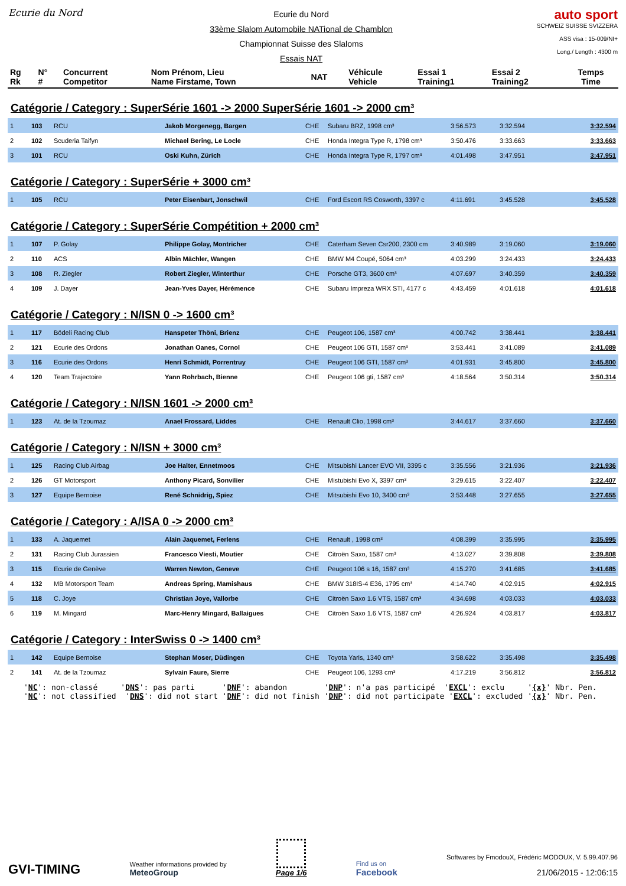Ecurie du Nord
Ecurie du Nord
33ème Slalom Automobile NATional de Chamblon
Championnat Suisse des Slaloms
Essais NAT
auto sport
SCHWEIZ SUISSE SVIZZERA
ASS visa : 15-009/NI+
Long./ Length : 4300 m
| Rg Rk | N° # | Concurrent Competitor | Nom Prénom, Lieu Name Firstame, Town | NAT | Véhicule Vehicle | Essai 1 Training1 | Essai 2 Training2 | Temps Time |
Catégorie / Category : SuperSérie 1601 -> 2000 SuperSérie 1601 -> 2000 cm³
| 1 | 103 | RCU | Jakob Morgenegg, Bargen | CHE | Subaru BRZ, 1998 cm³ | 3:56.573 | 3:32.594 | 3:32.594 |
| 2 | 102 | Scuderia Taifyn | Michael Bering, Le Locle | CHE | Honda Integra Type R, 1798 cm³ | 3:50.476 | 3:33.663 | 3:33.663 |
| 3 | 101 | RCU | Oski Kuhn, Zürich | CHE | Honda Integra Type R, 1797 cm³ | 4:01.498 | 3:47.951 | 3:47.951 |
Catégorie / Category : SuperSérie + 3000 cm³
| 1 | 105 | RCU | Peter Eisenbart, Jonschwil | CHE | Ford Escort RS Cosworth, 3397 c | 4:11.691 | 3:45.528 | 3:45.528 |
Catégorie / Category : SuperSérie Compétition + 2000 cm³
| 1 | 107 | P. Golay | Philippe Golay, Montricher | CHE | Caterham Seven Csr200, 2300 cm | 3:40.989 | 3:19.060 | 3:19.060 |
| 2 | 110 | ACS | Albin Mächler, Wangen | CHE | BMW M4 Coupé, 5064 cm³ | 4:03.299 | 3:24.433 | 3:24.433 |
| 3 | 108 | R. Ziegler | Robert Ziegler, Winterthur | CHE | Porsche GT3, 3600 cm³ | 4:07.697 | 3:40.359 | 3:40.359 |
| 4 | 109 | J. Dayer | Jean-Yves Dayer, Hérémence | CHE | Subaru Impreza WRX STI, 4177 c | 4:43.459 | 4:01.618 | 4:01.618 |
Catégorie / Category : N/ISN 0 -> 1600 cm³
| 1 | 117 | Bödeli Racing Club | Hanspeter Thöni, Brienz | CHE | Peugeot 106, 1587 cm³ | 4:00.742 | 3:38.441 | 3:38.441 |
| 2 | 121 | Ecurie des Ordons | Jonathan Oanes, Cornol | CHE | Peugeot 106 GTI, 1587 cm³ | 3:53.441 | 3:41.089 | 3:41.089 |
| 3 | 116 | Ecurie des Ordons | Henri Schmidt, Porrentruy | CHE | Peugeot 106 GTI, 1587 cm³ | 4:01.931 | 3:45.800 | 3:45.800 |
| 4 | 120 | Team Trajectoire | Yann Rohrbach, Bienne | CHE | Peugeot 106 gti, 1587 cm³ | 4:18.564 | 3:50.314 | 3:50.314 |
Catégorie / Category : N/ISN 1601 -> 2000 cm³
| 1 | 123 | At. de la Tzoumaz | Anael Frossard, Liddes | CHE | Renault Clio, 1998 cm³ | 3:44.617 | 3:37.660 | 3:37.660 |
Catégorie / Category : N/ISN + 3000 cm³
| 1 | 125 | Racing Club Airbag | Joe Halter, Ennetmoos | CHE | Mitsubishi Lancer EVO VII, 3395 c | 3:35.556 | 3:21.936 | 3:21.936 |
| 2 | 126 | GT Motorsport | Anthony Picard, Sonvilier | CHE | Mistubishi Evo X, 3397 cm³ | 3:29.615 | 3:22.407 | 3:22.407 |
| 3 | 127 | Equipe Bernoise | René Schnidrig, Spiez | CHE | Mitsubishi Evo 10, 3400 cm³ | 3:53.448 | 3:27.655 | 3:27.655 |
Catégorie / Category : A/ISA 0 -> 2000 cm³
| 1 | 133 | A. Jaquemet | Alain Jaquemet, Ferlens | CHE | Renault , 1998 cm³ | 4:08.399 | 3:35.995 | 3:35.995 |
| 2 | 131 | Racing Club Jurassien | Francesco Viesti, Moutier | CHE | Citroën Saxo, 1587 cm³ | 4:13.027 | 3:39.808 | 3:39.808 |
| 3 | 115 | Ecurie de Genève | Warren Newton, Geneve | CHE | Peugeot 106 s 16, 1587 cm³ | 4:15.270 | 3:41.685 | 3:41.685 |
| 4 | 132 | MB Motorsport Team | Andreas Spring, Mamishaus | CHE | BMW 318IS-4 E36, 1795 cm³ | 4:14.740 | 4:02.915 | 4:02.915 |
| 5 | 118 | C. Joye | Christian Joye, Vallorbe | CHE | Citroën Saxo 1.6 VTS, 1587 cm³ | 4:34.698 | 4:03.033 | 4:03.033 |
| 6 | 119 | M. Mingard | Marc-Henry Mingard, Ballaigues | CHE | Citroën Saxo 1.6 VTS, 1587 cm³ | 4:26.924 | 4:03.817 | 4:03.817 |
Catégorie / Category : InterSwiss 0 -> 1400 cm³
| 1 | 142 | Equipe Bernoise | Stephan Moser, Düdingen | CHE | Toyota Yaris, 1340 cm³ | 3:58.622 | 3:35.498 | 3:35.498 |
| 2 | 141 | At. de la Tzoumaz | Sylvain Faure, Sierre | CHE | Peugeot 106, 1293 cm³ | 4:17.219 | 3:56.812 | 3:56.812 |
'NC': non-classé 'DNS': pas parti 'DNF': abandon 'DNP': n'a pas participé 'EXCL': exclu '{x}' Nbr. Pen. 'NC': not classified 'DNS': did not start 'DNF': did not finish 'DNP': did not participate 'EXCL': excluded '{x}' Nbr. Pen.
GVI-TIMING
Weather informations provided by
MeteoGroup
Page 1/6
Find us on
Facebook
Softwares by FmodouX, Frédéric MODOUX, V. 5.99.407.96
21/06/2015 - 12:06:15